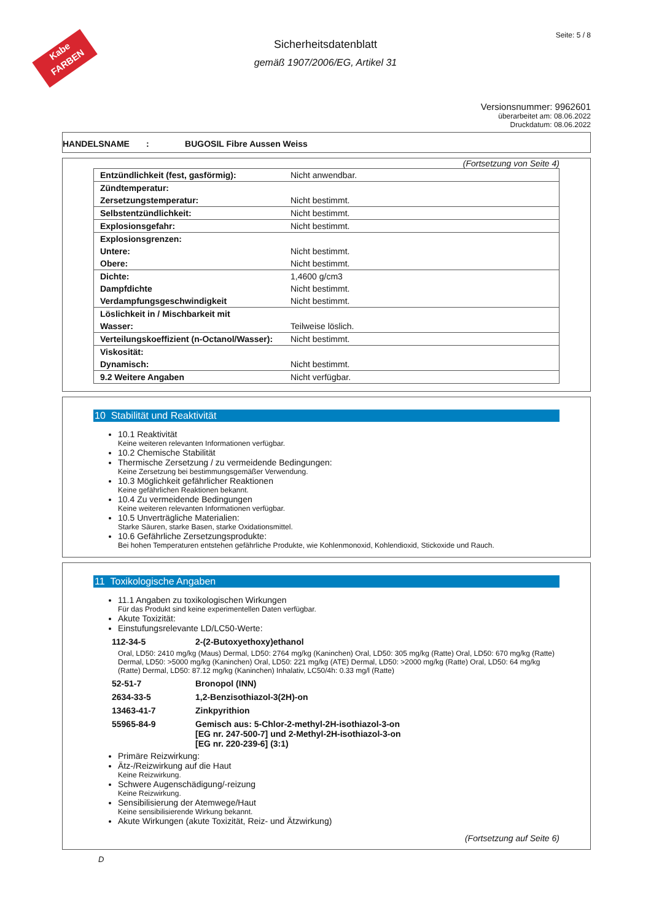Kabe
FARBEN
Seite: 5 / 8
Sicherheitsdatenblatt
gemäß 1907/2006/EG, Artikel 31
Versionsnummer: 9962601
überarbeitet am: 08.06.2022
Druckdatum: 08.06.2022
HANDELSNAME : BUGOSIL Fibre Aussen Weiss
(Fortsetzung von Seite 4)
| Entzündlichkeit (fest, gasförmig): | Nicht anwendbar. |
| Zündtemperatur: | |
| Zersetzungstemperatur: | Nicht bestimmt. |
| Selbstentzündlichkeit: | Nicht bestimmt. |
| Explosionsgefahr: | Nicht bestimmt. |
| Explosionsgrenzen: | |
| Untere: | Nicht bestimmt. |
| Obere: | Nicht bestimmt. |
| Dichte: | 1,4600 g/cm3 |
| Dampfdichte | Nicht bestimmt. |
| Verdampfungsgeschwindigkeit | Nicht bestimmt. |
| Löslichkeit in / Mischbarkeit mit | |
| Wasser: | Teilweise löslich. |
| Verteilungskoeffizient (n-Octanol/Wasser): | Nicht bestimmt. |
| Viskosität: | |
| Dynamisch: | Nicht bestimmt. |
| 9.2 Weitere Angaben | Nicht verfügbar. |
10 Stabilität und Reaktivität
10.1 Reaktivität
Keine weiteren relevanten Informationen verfügbar.
10.2 Chemische Stabilität
Thermische Zersetzung / zu vermeidende Bedingungen:
Keine Zersetzung bei bestimmungsgemäßer Verwendung.
10.3 Möglichkeit gefährlicher Reaktionen
Keine gefährlichen Reaktionen bekannt.
10.4 Zu vermeidende Bedingungen
Keine weiteren relevanten Informationen verfügbar.
10.5 Unverträgliche Materialien:
Starke Säuren, starke Basen, starke Oxidationsmittel.
10.6 Gefährliche Zersetzungsprodukte:
Bei hohen Temperaturen entstehen gefährliche Produkte, wie Kohlenmonoxid, Kohlendioxid, Stickoxide und Rauch.
11 Toxikologische Angaben
11.1 Angaben zu toxikologischen Wirkungen
Für das Produkt sind keine experimentellen Daten verfügbar.
Akute Toxizität:
Einstufungsrelevante LD/LC50-Werte:
112-34-5 2-(2-Butoxyethoxy)ethanol
Oral, LD50: 2410 mg/kg (Maus) Dermal, LD50: 2764 mg/kg (Kaninchen) Oral, LD50: 305 mg/kg (Ratte) Oral, LD50: 670 mg/kg (Ratte) Dermal, LD50: >5000 mg/kg (Kaninchen) Oral, LD50: 221 mg/kg (ATE) Dermal, LD50: >2000 mg/kg (Ratte) Oral, LD50: 64 mg/kg (Ratte) Dermal, LD50: 87.12 mg/kg (Kaninchen) Inhalativ, LC50/4h: 0.33 mg/l (Ratte)
52-51-7 Bronopol (INN)
2634-33-5 1,2-Benzisothiazol-3(2H)-on
13463-41-7 Zinkpyrithion
55965-84-9 Gemisch aus: 5-Chlor-2-methyl-2H-isothiazol-3-on
[EG nr. 247-500-7] und 2-Methyl-2H-isothiazol-3-on
[EG nr. 220-239-6] (3:1)
Primäre Reizwirkung:
Ätz-/Reizwirkung auf die Haut
Keine Reizwirkung.
Schwere Augenschädigung/-reizung
Keine Reizwirkung.
Sensibilisierung der Atemwege/Haut
Keine sensibilisierende Wirkung bekannt.
Akute Wirkungen (akute Toxizität, Reiz- und Ätzwirkung)
(Fortsetzung auf Seite 6)
D